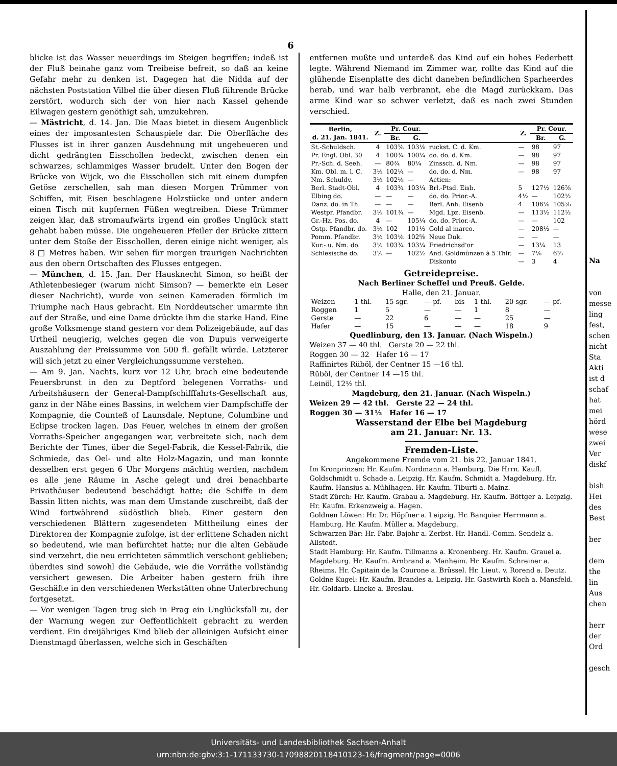6
blicke ist das Wasser neuerdings im Steigen begriffen; indeß ist der Fluß beinahe ganz vom Treibeise befreit, so daß an keine Gefahr mehr zu denken ist. Dagegen hat die Nidda auf der nächsten Poststation Vilbel die über diesen Fluß führende Brücke zerstört, wodurch sich der von hier nach Kassel gehende Eilwagen gestern genöthigt sah, umzukehren.
— Mästricht, d. 14. Jan. Die Maas bietet in diesem Augenblick eines der imposantesten Schauspiele dar. Die Oberfläche des Flusses ist in ihrer ganzen Ausdehnung mit ungeheueren und dicht gedrängten Eisschollen bedeckt, zwischen denen ein schwarzes, schlammiges Wasser brudelt. Unter den Bogen der Brücke von Wijck, wo die Eisschollen sich mit einem dumpfen Getöse zerschellen, sah man diesen Morgen Trümmer von Schiffen, mit Eisen beschlagene Holzstücke und unter andern einen Tisch mit kupfernen Füßen wegtreiben. Diese Trümmer zeigen klar, daß stromaufwärts irgend ein großes Unglück statt gehabt haben müsse. Die ungeheueren Pfeiler der Brücke zittern unter dem Stoße der Eisschollen, deren einige nicht weniger, als 8 □ Metres haben. Wir sehen für morgen traurigen Nachrichten aus den obern Ortschaften des Flusses entgegen.
— München, d. 15. Jan. Der Hausknecht Simon, so heißt der Athletenbesieger (warum nicht Simson? — bemerkte ein Leser dieser Nachricht), wurde von seinen Kameraden förmlich im Triumphe nach Haus gebracht. Ein Norddeutscher umarmte ihn auf der Straße, und eine Dame drückte ihm die starke Hand. Eine große Volksmenge stand gestern vor dem Polizeigebäude, auf das Urtheil neugierig, welches gegen die von Dupuis verweigerte Auszahlung der Preissumme von 500 fl. gefällt würde. Letzterer will sich jetzt zu einer Vergleichungssumme verstehen.
— Am 9. Jan. Nachts, kurz vor 12 Uhr, brach eine bedeutende Feuersbrunst in den zu Deptford belegenen Vorraths- und Arbeitshäusern der General-Dampfschifffahrts-Gesellschaft aus, ganz in der Nähe eines Bassins, in welchem vier Dampfschiffe der Kompagnie, die Counteß of Launsdale, Neptune, Columbine und Eclipse trocken lagen. Das Feuer, welches in einem der großen Vorraths-Speicher angegangen war, verbreitete sich, nach dem Berichte der Times, über die Segel-Fabrik, die Kessel-Fabrik, die Schmiede, das Oel- und alte Holz-Magazin, und man konnte desselben erst gegen 6 Uhr Morgens mächtig werden, nachdem es alle jene Räume in Asche gelegt und drei benachbarte Privathäuser bedeutend beschädigt hatte; die Schiffe in dem Bassin litten nichts, was man dem Umstande zuschreibt, daß der Wind fortwährend südöstlich blieb. Einer gestern den verschiedenen Blättern zugesendeten Mittheilung eines der Direktoren der Kompagnie zufolge, ist der erlittene Schaden nicht so bedeutend, wie man befürchtet hatte; nur die alten Gebäude sind verzehrt, die neu errichteten sämmtlich verschont geblieben; überdies sind sowohl die Gebäude, wie die Vorräthe vollständig versichert gewesen. Die Arbeiter haben gestern früh ihre Geschäfte in den verschiedenen Werkstätten ohne Unterbrechung fortgesetzt.
— Vor wenigen Tagen trug sich in Prag ein Unglücksfall zu, der der Warnung wegen zur Oeffentlichkeit gebracht zu werden verdient. Ein dreijähriges Kind blieb der alleinigen Aufsicht einer Dienstmagd überlassen, welche sich in Geschäften
entfernen mußte und unterdeß das Kind auf ein hohes Federbett legte. Während Niemand im Zimmer war, rollte das Kind auf die glühende Eisenplatte des dicht daneben befindlichen Sparheerdes herab, und war halb verbrannt, ehe die Magd zurückkam. Das arme Kind war so schwer verletzt, daß es nach zwei Stunden verschied.
| Berlin, d. 21. Jan. 1841. | Z. | Pr. Cour. | | | Z. | Pr. Cour. | |
| --- | --- | --- | --- | --- | --- | --- | --- |
| | | Br. | G. | | | Br. | G. |
| St.-Schuldsch. | 4 | 103⅝ | 103⅛ | ruckst. C. d. Km. | — | 98 | 97 |
| Pr. Engl. Obl. 30 | 4 | 100¾ | 100¼ | do. do. d. Km. | — | 98 | 97 |
| Pr.-Sch. d. Seeh. | — | 80¾ | 80¼ | Zinssch. d. Nm. | — | 98 | 97 |
| Km. Obl. m. l. C. | 3½ | 102¼ | — | do. do. d. Nm. | — | 98 | 97 |
| Nm. Schuldv. | 3½ | 102⅛ | — | Actien: | | | |
| Berl. Stadt-Obl. | 4 | 103¾ | 103¼ | Brl.-Ptsd. Eisb. | 5 | 127½ | 126⅞ |
| Elbing do. | — | — | — | do. do. Prior.-A. | 4½ | — | 102½ |
| Danz. do. in Th. | — | — | — | Berl. Anh. Eisenb | 4 | 106⅛ | 105⅝ |
| Westpr. Pfandbr. | 3½ | 101¾ | — | Mgd. Lpz. Eisenb. | — | 113½ | 112½ |
| Gr.-Hz. Pos. do. | 4 | — | 105¼ | do. do. Prior.-A. | — | — | 102 |
| Ostp. Pfandbr. do. | 3½ | 102 | 101½ | Gold al marco. | — | 208½ | — |
| Pomm. Pfandbr. | 3½ | 103⅛ | 102⅝ | Neue Duk. | — | — | — |
| Kur.- u. Nm. do. | 3½ | 103¾ | 103¼ | Friedrichsd'or | — | 13¼ | 13 |
| Schlesische do. | 3½ | — | 102½ | And. Goldmünzen à 5 Thlr. | — | 7⅛ | 6⅔ |
| | | | | Diskonto | — | 3 | 4 |
Getreidepreise.
Nach Berliner Scheffel und Preuß. Gelde.
Halle, den 21. Januar.
| Weizen | 1 thl. | 15 sgr. | — pf. | bis | 1 thl. | 20 sgr. | — pf. |
| Roggen | 1 | 5 | — | — | 1 | 8 | — |
| Gerste | — | 22 | 6 | — | — | 25 | — |
| Hafer | — | 15 | — | — | — | 18 | 9 |
Quedlinburg, den 13. Januar. (Nach Wispeln.)
Weizen 37 — 40 thl. Gerste 20 — 22 thl.
Roggen 30 — 32 Hafer 16 — 17
Raffinirtes Rüböl, der Centner 15 —16 thl.
Rüböl, der Centner 14 —15 thl.
Leinöl, 12½ thl.
Magdeburg, den 21. Januar. (Nach Wispeln.)
Weizen 29 — 42 thl. Gerste 22 — 24 thl.
Roggen 30 — 31½ Hafer 16 — 17
Wasserstand der Elbe bei Magdeburg
am 21. Januar: Nr. 13.
Fremden-Liste.
Angekommene Fremde vom 21. bis 22. Januar 1841.
Im Kronprinzen: Hr. Kaufm. Nordmann a. Hamburg. Die Hrrn. Kaufl. Goldschmidt u. Schade a. Leipzig. Hr. Kaufm. Schmidt a. Magdeburg. Hr. Kaufm. Hansius a. Mühlhagen. Hr. Kaufm. Tiburti a. Mainz.
Stadt Zürch: Hr. Kaufm. Grabau a. Magdeburg. Hr. Kaufm. Böttger a. Leipzig. Hr. Kaufm. Erkenzweig a. Hagen.
Goldnen Löwen: Hr. Dr. Höpfner a. Leipzig. Hr. Banquier Herrmann a. Hamburg. Hr. Kaufm. Müller a. Magdeburg.
Schwarzen Bär: Hr. Fabr. Bajohr a. Zerbst. Hr. Handl.-Comm. Sendelz a. Allstedt.
Stadt Hamburg: Hr. Kaufm. Tillmanns a. Kronenberg. Hr. Kaufm. Grauel a. Magdeburg. Hr. Kaufm. Arnbrand a. Manheim. Hr. Kaufm. Schreiner a. Rheims. Hr. Capitain de la Courone a. Brüssel. Hr. Lieut. v. Rorend a. Deutz.
Goldne Kugel: Hr. Kaufm. Brandes a. Leipzig. Hr. Gastwirth Koch a. Mansfeld. Hr. Goldarb. Lincke a. Breslau.
Na
von
messe
ling
fest,
schen
nicht
Sta
Akti
ist d
schaf
hat
mei
hörd
wese
zwei
Ver
diskf
bish
Hei
des
Best
ber
dem
the
lin
Aus
chen
herr
der
Ord
gesch
Universitäts- und Landesbibliothek Sachsen-Anhalt
urn:nbn:de:gbv:3:1-171133730-17098820118410123-16/fragment/page=0006